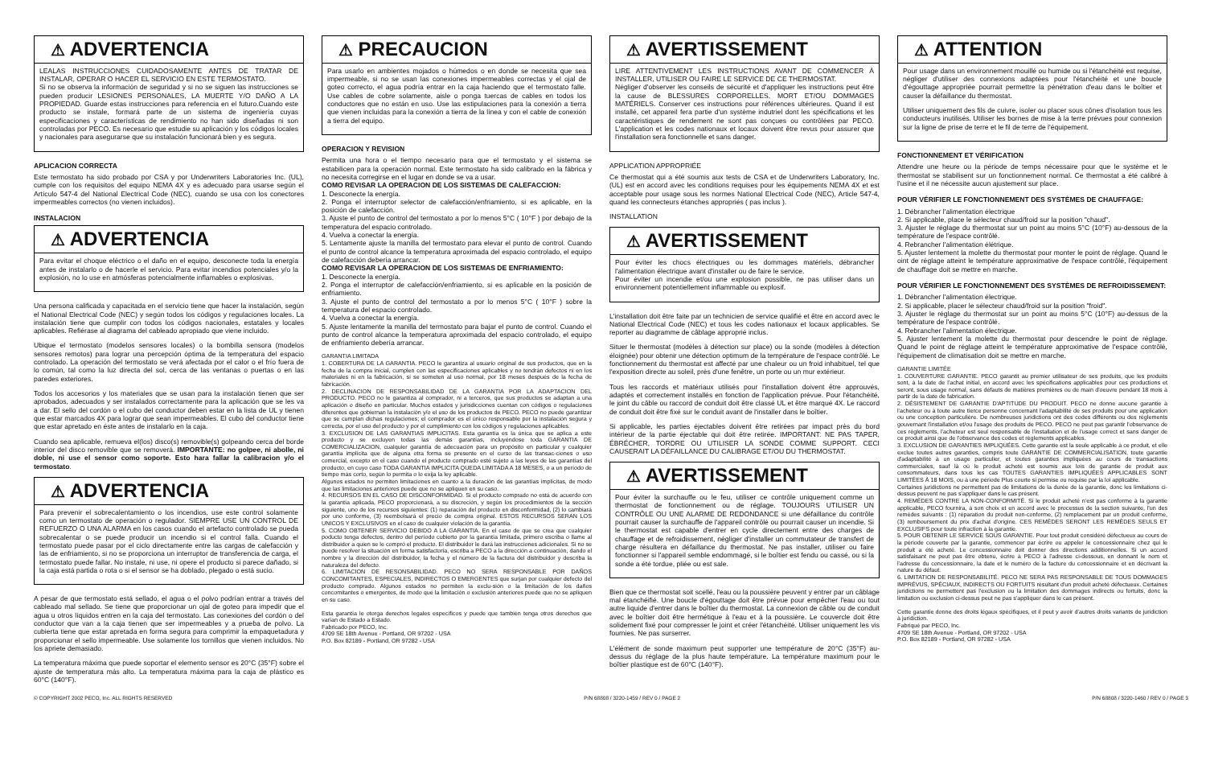⚠ ADVERTENCIA
LEALAS INSTRUCCIONES CUIDADOSAMENTE ANTES DE TRATAR DE INSTALAR, OPERAR O HACER EL SERVICIO EN ESTE TERMOSTATO.
Si no se observa la información de seguridad y si no se siguen las instrucciones se pueden producir LESIONES PERSONALES, LA MUERTE Y/O DAÑO A LA PROPIEDAD. Guarde estas instrucciones para referencia en el futuro.Cuando este producto se instale, formará parte de un sistema de ingeniería cuyas especificaciones y características de rendimiento no han sido diseñadas ni son controladas por PECO. Es necesario que estudie su aplicación y los códigos locales y nacionales para asegurarse que su instalación funcionará bien y es segura.
APLICACION CORRECTA
Este termostato ha sido probado por CSA y por Underwriters Laboratories Inc. (UL), cumple con los requisitos del equipo NEMA 4X y es adecuado para usarse según el Artículo 547-4 del National Electrical Code (NEC), cuando se usa con los conectores impermeables correctos (no vienen incluidos).
INSTALACION
⚠ ADVERTENCIA
Para evitar el choque eléctrico o el daño en el equipo, desconecte toda la energía antes de instalarlo o de hacerle el servicio. Para evitar incendios potenciales y/o la explosión, no lo use en atmósferas potencialmente inflamables o explosivas.
Una persona calificada y capacitada en el servicio tiene que hacer la instalación, según el National Electrical Code (NEC) y según todos los códigos y regulaciones locales. La instalación tiene que cumplir con todos los códigos nacionales, estatales y locales aplicables. Refiérase al diagrama del cableado apropiado que viene incluido.
Ubique el termostato (modelos sensores locales) o la bombilla sensora (modelos sensores remotos) para lograr una percepción óptima de la temperatura del espacio controlado. La operación del termostato se verá afectada por el calor o el frío fuera de lo común, tal como la luz directa del sol, cerca de las ventanas o puertas o en las paredes exteriores.
Todos los accesorios y los materiales que se usan para la instalación tienen que ser aprobados, adecuados y ser instalados correctamente para la aplicación que se les va a dar. El sello del cordón o el cubo del conductor deben estar en la lista de UL y tienen que estar marcados 4X para lograr que sean impermeables. El cubo del conductor tiene que estar apretado en éste antes de instalarlo en la caja.
Cuando sea aplicable, remueva el(los) disco(s) removible(s) golpeando cerca del borde interior del disco removible que se removerá. IMPORTANTE: no golpee, ni abolle, ni doble, ni use el sensor como soporte. Esto hara fallar la calibracion y/o el termostato.
⚠ ADVERTENCIA
Para prevenir el sobrecalentamiento o los incendios, use este control solamente como un termostato de operación o regulador. SIEMPRE USE UN CONTROL DE REFUERZO O UNA ALARMA en los casos cuando el artefacto controlado se pueda sobrecalentar o se puede producir un incendio si el control falla. Cuando el termostato puede pasar por el ciclo directamente entre las cargas de calefacción y las de enfriamiento, si no se proporciona un interruptor de transferencia de carga, el termostato puede fallar. No instale, ni use, ni opere el producto si parece dañado, si la caja está partida o rota o si el sensor se ha doblado, plegado o está sucio.
A pesar de que termostato está sellado, el agua o el polvo podrían entrar a través del cableado mal sellado. Se tiene que proporcionar un ojal de goteo para impedir que el agua u otros líquidos entren en la caja del termostato. Las conexiones del cordón o del conductor que van a la caja tienen que ser impermeables y a prueba de polvo. La cubierta tiene que estar apretada en forma segura para comprimir la empaquetadura y proporcionar el sello impermeable. Use solamente los tornillos que vienen incluidos. No los apriete demasiado.
La temperatura máxima que puede soportar el elemento sensor es 20°C (35°F) sobre el ajuste de temperatura más alto. La temperatura máxima para la caja de plástico es 60°C (140°F).
⚠ PRECAUCION
Para usarlo en ambientes mojados o húmedos o en donde se necesita que sea impermeable, si no se usan las conexiones impermeables correctas y el ojal de goteo correcto, el agua podría entrar en la caja haciendo que el termostato falle. Use cables de cobre solamente, aisle o ponga tuercas de cables en todos los conductores que no están en uso. Use las estipulaciones para la conexión a tierra que vienen incluidas para la conexión a tierra de la línea y con el cable de conexión a tierra del equipo.
OPERACION Y REVISION
Permita una hora o el tiempo necesario para que el termostato y el sistema se estabilicen para la operación normal. Este termostato ha sido calibrado en la fábrica y no necesita corregirse en el lugar en donde se va a usar.
COMO REVISAR LA OPERACION DE LOS SISTEMAS DE CALEFACCION:
1. Desconecte la energía.
2. Ponga el interruptor selector de calefacción/enfriamiento, si es aplicable, en la posición de calefacción.
3. Ajuste el punto de control del termostato a por lo menos 5°C ( 10°F ) por debajo de la temperatura del espacio controlado.
4. Vuelva a conectar la energía.
5. Lentamente ajuste la manilla del termostato para elevar el punto de control. Cuando el punto de control alcance la temperatura aproximada del espacio controlado, el equipo de calefacción debería arrancar.
COMO REVISAR LA OPERACION DE LOS SISTEMAS DE ENFRIAMIENTO:
1. Desconecte la energía.
2. Ponga el interruptor de calefacción/enfriamiento, si es aplicable en la posición de enfriamiento.
3. Ajuste el punto de control del termostato a por lo menos 5°C ( 10°F ) sobre la temperatura del espacio controlado.
4. Vuelva a conectar la energía.
5. Ajuste lentamente la manilla del termostato para bajar el punto de control. Cuando el punto de control alcance la temperatura aproximada del espacio controlado, el equipo de enfriamiento debería arrancar.
GARANTIA LIMITADA
1. COBERTURA DE LA GARANTIA. PECO le garantiza al usuario original de sus productos, que en la fecha de la compra inicial, cumplen con las especificaciones aplicables y no tendrán defectos ni en los materiales ni en la fabricación, si se someten al uso normal, por 18 meses después de la fecha de fabricación.
2. DECLINACION DE RESPONSABILIDAD DE LA GARANTIA POR LA ADAPTACION DEL PRODUCTO. PECO no le garantiza al comprador, ni a terceros, que sus productos se adaptan a una aplicación o diseño en particular. Muchos estados y jurisdicciones cuentan con códigos o regulaciones diferentes que gobiernan la instalación y/o el uso de los productos de PECO. PECO no puede garantizar que se cumplan dichas regulaciones; el comprador es el único responsable por la instalación segura y correcta, por el uso del producto y por el cumplimiento con los códigos y regulaciones aplicables.
3. EXCLUSION DE LAS GARANTIAS IMPLICITAS. Esta garantía es la única que se aplica a este producto y se excluyen todas las demás garantías, incluyéndose toda GARANTIA DE COMERCIALIZACION, cualquier garantía de adecuación para un propósito en particular y cualquier garantía implícita que de alguna otra forma se presente en el curso de las transac-ciones o uso comercial, excepto en el caso cuando el producto comprado esté sujeto a las leyes de las garantías del producto, en cuyo caso TODA GARANTIA IMPLICITA QUEDA LIMITADA A 18 MESES, o a un período de tiempo más corto, según lo permita o lo exija la ley aplicable.
Algunos estados no permiten limitaciones en cuanto a la duración de las garantías implícitas, de modo que las limitaciones anteriores puede que no se apliquen en su caso.
4. RECURSOS EN EL CASO DE DISCONFORMIDAD. Si el producto comprado no está de acuerdo con la garantía aplicada, PECO proporcionará, a su discreción, y según los procedimientos de la sección siguiente, uno de los recursos siguientes: (1) reparación del producto en disconformidad, (2) lo cambiará por uno conforme, (3) reembolsará el precio de compra original. ESTOS RECURSOS SERAN LOS UNICOS Y EXCLUSIVOS en el caso de cualquier violación de la garantía.
5. COMO OBTENER SERVICIO DEBIDO A LA GARANTIA. En el caso de que se crea que cualquier poducto tenga defectos, dentro del período cubierto por la garantía limitada, primero escriba o llame al distribuidor a quien se le compró el producto. El distribuidor le dará las instrucciones adicionales. Si no se puede resolver la situación en forma satisfactoria, escriba a PECO a la dirección a continuación, dando el nombre y la dirección del distribuidor, la fecha y el número de la factura del distribuidor y describa la naturaleza del defecto.
6. LIMITACION DE RESONSABILIDAD. PECO NO SERA RESPONSABLE POR DAÑOS CONCOMITANTES, ESPECIALES, INDIRECTOS O EMERGENTES que surjan por cualquier defecto del producto comprado. Algunos estados no permiten la exclu-sión o la limitación de los daños concomitantes o emergentes, de modo que la limitación o exclusión anteriores puede que no se apliquen en su caso.
Esta garantía le otorga derechos legales específicos y puede que también tenga otros derechos que varían de Estado a Estado.
Fabricado por PECO, Inc.
4709 SE 18th Avenue - Portland, OR 97202 - USA
P.O. Box 82189 - Portland, OR 97282 - USA
⚠ AVERTISSEMENT
LIRE ATTENTIVEMENT LES INSTRUCTIONS AVANT DE COMMENCER À INSTALLER, UTILISER OU FAIRE LE SERVICE DE CE THERMOSTAT.
Négliger d'observer les conseils de sécurité et d'appliquer les instructions peut être la cause de BLESSURES CORPORELLES, MORT ET/OU DOMMAGES MATÉRIELS. Conserver ces instructions pour références ultérieures. Quand il est installé, cet appareil fera partie d'un système indutriel dont les spécifications et les caractéristiques de rendement ne sont pas conçues ou contrôlées par PECO. L'application et les codes nationaux et locaux doivent être revus pour assurer que l'installation sera fonctionnelle et sans danger.
APPLICATION APPROPRIÉE
Ce thermostat qui a été soumis aux tests de CSA et de Underwriters Laboratory, Inc. (UL) est en accord avec les conditions requises pour les équipements NEMA 4X et est acceptable pour usage sous les normes National Electrical Code (NEC), Article 547-4, quand les connecteurs étanches appropriés ( pas inclus ).
INSTALLATION
⚠ AVERTISSEMENT
Pour éviter les chocs électriques ou les dommages matériels, débrancher l'alimentation électrique avant d'installer ou de faire le service.
Pour éviter un incendie et/ou une explosion possible, ne pas utiliser dans un environnement potentiellement inflammable ou explosif.
L'installation doit être faite par un technicien de service qualifié et être en accord avec le National Electrical Code (NEC) et tous les codes nationaux et locaux applicables. Se reporter au diagramme de câblage approprié inclus.
Situer le thermostat (modèles à détection sur place) ou la sonde (modèles à détection éloignée) pour obtenir une détection optimum de la température de l'espace contrôlé. Le fonctionnement du thermostat est affecté par une chaleur ou un froid inhabituel, tel que l'exposition directe au soleil, près d'une fenêtre, un porte ou un mur extérieur.
Tous les raccords et matériaux utilisés pour l'installation doivent être approuvés, adaptés et correctement installés en fonction de l'application prévue. Pour l'étanchéité, le joint du câble ou raccord de conduit doit être classé UL et être marqué 4X. Le raccord de conduit doit être fixé sur le conduit avant de l'installer dans le boîtier.
Si applicable, les parties éjectables doivent être retirées par impact près du bord intérieur de la partie éjectable qui doit être retirée. IMPORTANT: NE PAS TAPER, ÉBRÉCHER, TORDRE OU UTILISER LA SONDE COMME SUPPORT. CECI CAUSERAIT LA DÉFAILLANCE DU CALIBRAGE ET/OU DU THERMOSTAT.
⚠ AVERTISSEMENT
Pour éviter la surchauffe ou le feu, utiliser ce contrôle uniquement comme un thermostat de fonctionnement ou de réglage. TOUJOURS UTILISER UN CONTRÔLE OU UNE ALARME DE REDONDANCE si une défaillance du contrôle pourrait causer la surchauffe de l'appareil contrôlé ou pourrait causer un incendie. Si le thermostat est capable d'entrer en cycle directement entre des charges de chauffage et de refroidissement, négliger d'installer un commutateur de transfert de charge résultera en défaillance du thermostat. Ne pas installer, utiliser ou faire fonctionner si l'appareil semble endommagé, si le boîtier est fendu ou cassé, ou si la sonde a été tordue, pliée ou est sale.
Bien que ce thermostat soit scellé, l'eau ou la poussière peuvent y entrer par un câblage mal étanchéifié. Une boucle d'égouttage doit être prévue pour empêcher l'eau ou tout autre liquide d'entrer dans le boîtier du thermostat. La connexion de câble ou de conduit avec le boîtier doit être hermétique à l'eau et à la poussière. Le couvercle doit être solidement fixé pour compresser le joint et créer l'étanchéité. Utiliser uniquement les vis fournies. Ne pas surserrer.
L'élément de sonde maximum peut supporter une température de 20°C (35°F) au-dessus du réglage de la plus haute température. La température maximum pour le boîtier plastique est de 60°C (140°F).
⚠ ATTENTION
Pour usage dans un environnement mouillé ou humide ou si l'étanchéité est requise, négliger d'utiliser des connexions adaptées pour l'étanchéité et une boucle d'égouttage appropriée pourrait permettre la pénétration d'eau dans le boîtier et causer la défaillance du thermostat.
Utiliser uniquement des fils de cuivre, isoler ou placer sous cônes d'isolation tous les conducteurs inutilisés. Utiliser les bornes de mise à la terre prévues pour connexion sur la ligne de prise de terre et le fil de terre de l'équipement.
FONCTIONNEMENT ET VÉRIFICATION
Attendre une heure ou la période de temps nécessaire pour que le système et le thermostat se stabilisent sur un fonctionnement normal. Ce thermostat a été calibré à l'usine et il ne nécessite aucun ajustement sur place.
POUR VÉRIFIER LE FONCTIONNEMENT DES SYSTÈMES DE CHAUFFAGE:
1. Débrancher l'alimentation électrique
2. Si applicable, place le sélecteur chaud/froid sur la position "chaud".
3. Ajuster le réglage du thermostat sur un point au moins 5°C (10°F) au-dessous de la température de l'espace contrôlé.
4. Rebrancher l'alimentation élétrique.
5. Ajuster lentement la molette du thermostat pour monter le point de réglage. Quand le oint de réglage atteint le température approximative de l'espace contrôlé, l'équipement de chauffage doit se mettre en marche.
POUR VÉRIFIER LE FONCTIONNEMENT DES SYSTÈMES DE REFROIDISSEMENT:
1. Débrancher l'alimentation électrique.
2. Si applicable, placer le sélecteur chaud/froid sur la position "froid".
3. Ajuster le réglage du thermostat sur un point au moins 5°C (10°F) au-dessus de la température de l'espace contrôlé.
4. Rebrancher l'alimentation électrique.
5. Ajuster lentement la molette du thermostat pour descendre le point de réglage. Quand le point de réglage atteint le température approximative de l'espace contrôlé, l'équipement de climatisation doit se mettre en marche.
GARANTIE LIMITÉE
1. COUVERTURE GARANTIE. PECO garantit au premier utilisateur de ses produits, que les produits sont, à la date de l'achat initial, en accord avec les spécifications applicables pour ces productions et seront, sous usage normal, sans défauts de matières premières ou de main d'oeuvre pendant 18 mois à partir de la date de fabrication.
2. DÉSISTEMENT DE GARANTIE D'APTITUDE DU PRODUIT. PECO ne donne aucune garantie à l'acheteur ou à toute autre tierce personne concernant l'adaptabilité de ses produits pour une application ou une conception particulière. De nombreuses juridictions ont des codes différents ou des règlements gouvernant l'installation et/ou l'usage des produits de PECO. PECO ne peut pas garantir l'observance de ces règlements, l'acheteur est seul responsable de l'installation et de l'usage correct et sans danger de ce produit ainsi que de l'observance des codes et règlements applicables.
3. EXCLUSION DE GARANTIES IMPLIQUÉES. Cette garantie est la seule applicable à ce produit, et elle exclue toutes autres garanties, compris toute GARANTIE DE COMMERCIALISATION, toute garantie d'adaptabilité à un usage particulier, et toutes garanties impliquées au cours de transactions commerciales, sauf là où le produit acheté est soumis aux lois de garantie de produit aux consommateurs, dans tous les cas TOUTES GARANTIES IMPLIQUÉES APPLICABLES SONT LIMITÉES À 18 MOIS, ou à une période Plus courte si permise ou requise par la loi applicable.
Certaines juridictions ne permettent pas de limitations de la durée de la garantie, donc les limitations ci-dessus peuvent ne pas s'appliquer dans le cas présent.
4. REMÈDES CONTRE LA NON-CONFORMITÉ. Si le produit acheté n'est pas conforme à la garantie applicable, PECO fournira, à son choix et en accord avec le processus de la section suivante, l'un des remèdes suivants : (1) réparation du produit non-conforme, (2) remplacement par un produit conforme, (3) remboursement du prix d'achat d'origine. CES REMÈDES SERONT LES REMÈDES SEULS ET EXCLUSIFS pour toute infraction à la garantie.
5. POUR OBTENIR LE SERVICE SOUS GARANTIE. Pour tout produit considéré défectueux au cours de la période couverte par la garantie, commencer par écrire ou appeler le concessionnaire chez qui le produit a été acheté. Le concessionnaire doit donner des directions additionnelles. Si un accord satisfaisant ne peut pas être obtenu, écrire à PECO à l'adresse ci-dessous, en donnant le nom et l'adresse du concessionnaire, la date et le numéro de la facture du concessionnaire et en décrivant la nature du défaut.
6. LIMITATION DE RESPONSABILITÉ. PECO NE SERA PAS RESPONSABLE DE TOUS DOMMAGES IMPRÉVUS, SPÉCIAUX, INDIRECTS OU FORTUITS résultant d'un produit acheté défectueux. Certaines juridictions ne permettent pas l'exclusion ou la limitation des dommages indirects ou fortuits, donc la limitation ou exclusion ci-dessus peut ne pas s'appliquer dans le cas présent.
Cette garantie donne des droits légaux spécifiques, et il peut y avoir d'autres droits variants de juridiction à juridiction.
Fabriqué par PECO, Inc.
4709 SE 18th Avenue - Portland, OR 97202 - USA
P.O. Box 82189 - Portland, OR 97282 - USA
© COPYRIGHT 2002 PECO, Inc. ALL RIGHTS RESERVED P/N 68808 / 3220-1459 / REV 0 / PAGE 2 P/N 68808 / 3220-1460 / REV 0 / PAGE 3